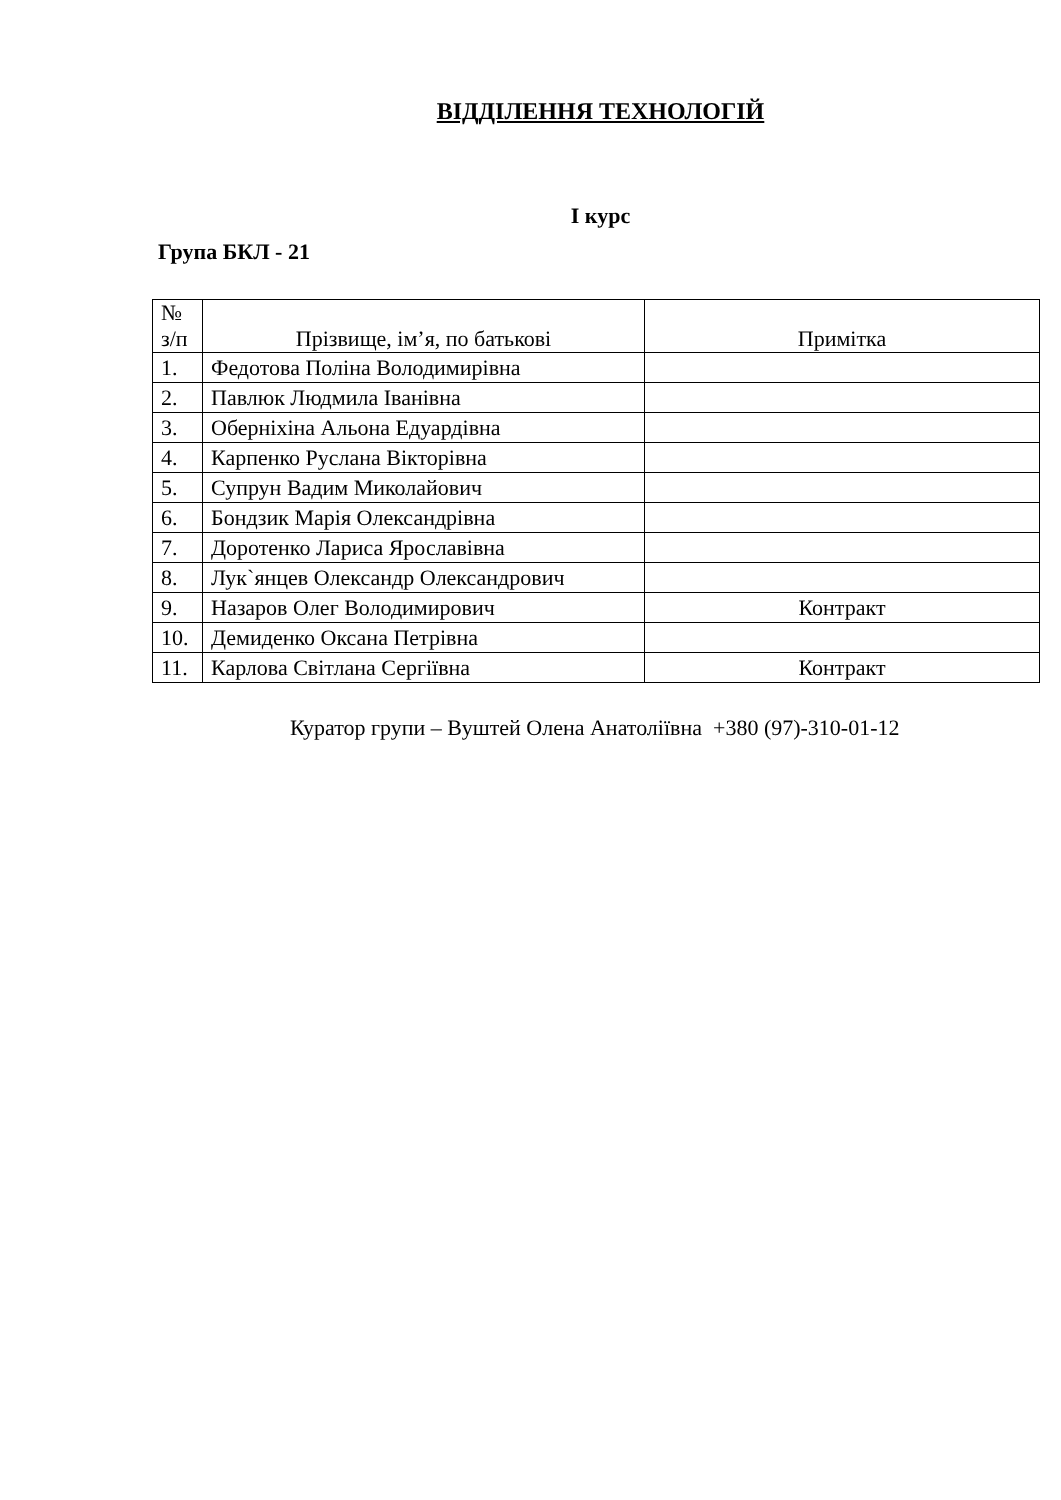ВІДДІЛЕННЯ ТЕХНОЛОГІЙ
І курс
Група БКЛ - 21
| № з/п | Прізвище, ім’я, по батькові | Примітка |
| --- | --- | --- |
| 1. | Федотова Поліна Володимирівна | |
| 2. | Павлюк Людмила Іванівна | |
| 3. | Оберніхіна Альона Едуардівна | |
| 4. | Карпенко Руслана Вікторівна | |
| 5. | Супрун Вадим Миколайович | |
| 6. | Бондзик Марія Олександрівна | |
| 7. | Доротенко Лариса Ярославівна | |
| 8. | Лук`янцев Олександр Олександрович | |
| 9. | Назаров Олег Володимирович | Контракт |
| 10. | Демиденко Оксана Петрівна | |
| 11. | Карлова Світлана Сергіївна | Контракт |
Куратор групи – Вуштей Олена Анатоліївна +380 (97)-310-01-12